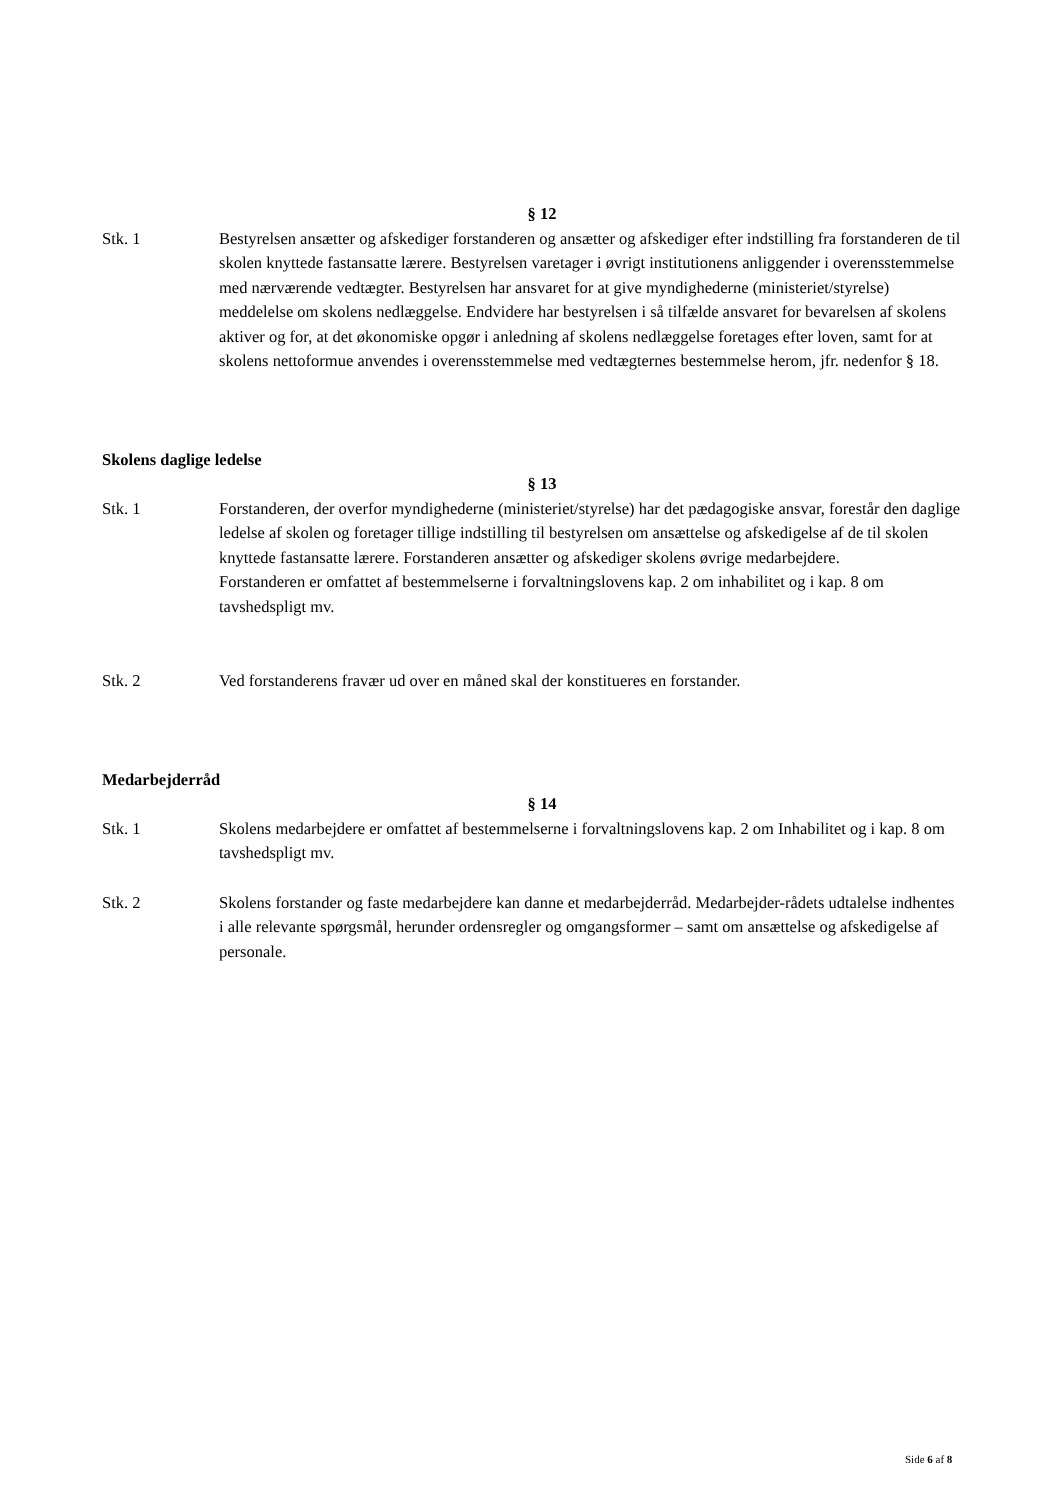§ 12
Stk. 1 Bestyrelsen ansætter og afskediger forstanderen og ansætter og afskediger efter indstilling fra forstanderen de til skolen knyttede fastansatte lærere. Bestyrelsen varetager i øvrigt institutionens anliggender i overensstemmelse med nærværende vedtægter. Bestyrelsen har ansvaret for at give myndighederne (ministeriet/styrelse) meddelelse om skolens nedlæggelse. Endvidere har bestyrelsen i så tilfælde ansvaret for bevarelsen af skolens aktiver og for, at det økonomiske opgør i anledning af skolens nedlæggelse foretages efter loven, samt for at skolens nettoformue anvendes i overensstemmelse med vedtægternes bestemmelse herom, jfr. nedenfor § 18.
Skolens daglige ledelse
§ 13
Stk. 1 Forstanderen, der overfor myndighederne (ministeriet/styrelse) har det pædagogiske ansvar, forestår den daglige ledelse af skolen og foretager tillige indstilling til bestyrelsen om ansættelse og afskedigelse af de til skolen knyttede fastansatte lærere. Forstanderen ansætter og afskediger skolens øvrige medarbejdere.
Forstanderen er omfattet af bestemmelserne i forvaltningslovens kap. 2 om inhabilitet og i kap. 8 om tavshedspligt mv.
Stk. 2 Ved forstanderens fravær ud over en måned skal der konstitueres en forstander.
Medarbejderråd
§ 14
Stk. 1 Skolens medarbejdere er omfattet af bestemmelserne i forvaltningslovens kap. 2 om Inhabilitet og i kap. 8 om tavshedspligt mv.
Stk. 2 Skolens forstander og faste medarbejdere kan danne et medarbejderråd. Medarbejder-rådets udtalelse indhentes i alle relevante spørgsmål, herunder ordensregler og omgangsformer – samt om ansættelse og afskedigelse af personale.
Side 6 af 8